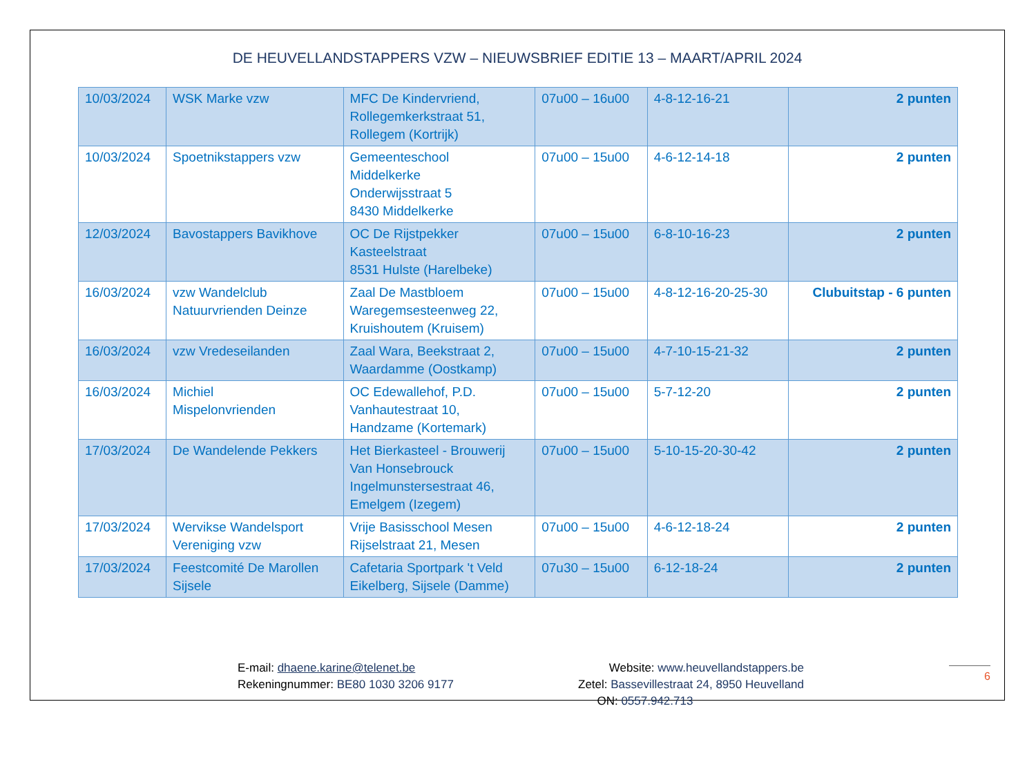DE HEUVELLANDSTAPPERS VZW – NIEUWSBRIEF EDITIE 13 – MAART/APRIL 2024
| 10/03/2024 | WSK Marke vzw | MFC De Kindervriend, Rollegemkerkstraat 51, Rollegem (Kortrijk) | 07u00 – 16u00 | 4-8-12-16-21 | 2 punten |
| 10/03/2024 | Spoetnikstappers vzw | Gemeenteschool Middelkerke Onderwijsstraat 5 8430 Middelkerke | 07u00 – 15u00 | 4-6-12-14-18 | 2 punten |
| 12/03/2024 | Bavostappers Bavikhove | OC De Rijstpekker Kasteelstraat 8531 Hulste (Harelbeke) | 07u00 – 15u00 | 6-8-10-16-23 | 2 punten |
| 16/03/2024 | vzw Wandelclub Natuurvrienden Deinze | Zaal De Mastbloem Waregemsesteenweg 22, Kruishoutem (Kruisem) | 07u00 – 15u00 | 4-8-12-16-20-25-30 | Clubuitstap - 6 punten |
| 16/03/2024 | vzw Vredeseilanden | Zaal Wara, Beekstraat 2, Waardamme (Oostkamp) | 07u00 – 15u00 | 4-7-10-15-21-32 | 2 punten |
| 16/03/2024 | Michiel Mispelonvrienden | OC Edewallehof, P.D. Vanhautestraat 10, Handzame (Kortemark) | 07u00 – 15u00 | 5-7-12-20 | 2 punten |
| 17/03/2024 | De Wandelende Pekkers | Het Bierkasteel - Brouwerij Van Honsebrouck Ingelmunstersestraat 46, Emelgem (Izegem) | 07u00 – 15u00 | 5-10-15-20-30-42 | 2 punten |
| 17/03/2024 | Wervikse Wandelsport Vereniging vzw | Vrije Basisschool Mesen Rijselstraat 21, Mesen | 07u00 – 15u00 | 4-6-12-18-24 | 2 punten |
| 17/03/2024 | Feestcomité De Marollen Sijsele | Cafetaria Sportpark 't Veld Eikelberg, Sijsele (Damme) | 07u30 – 15u00 | 6-12-18-24 | 2 punten |
E-mail: dhaene.karine@telenet.be
Rekeningnummer: BE80 1030 3206 9177
Website: www.heuvellandstappers.be
Zetel: Bassevillestraat 24, 8950 Heuvelland
ON: 0557.942.713
6